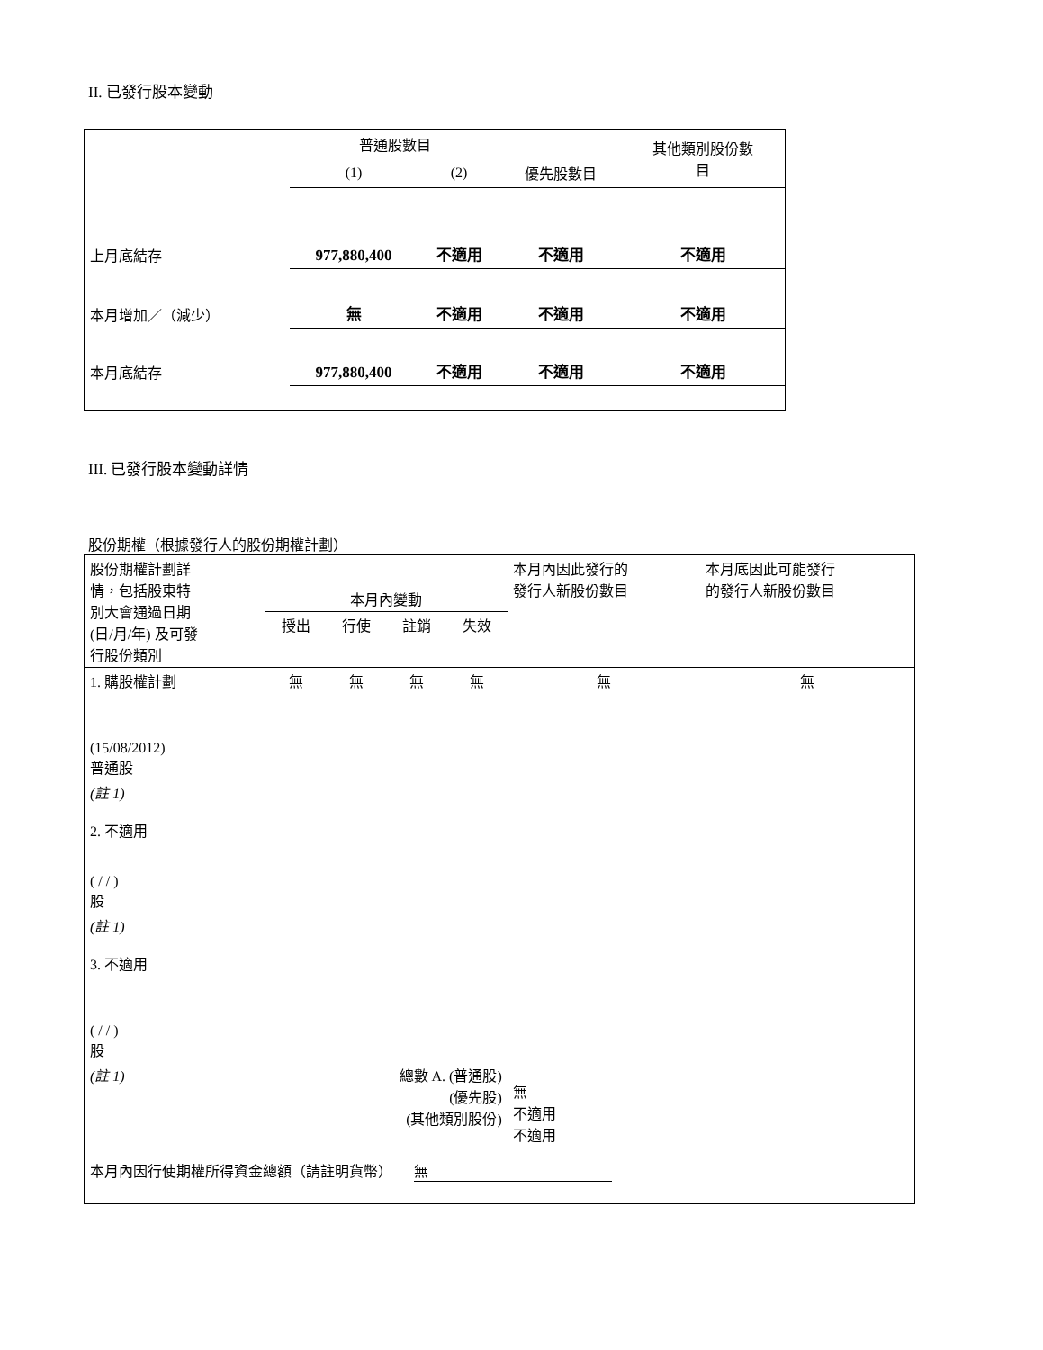II. 已發行股本變動
| | 普通股數目 | | | 其他類別股份數 目 |
| | (1) | (2) | 優先股數目 | |
| 上月底結存 | 977,880,400 | 不適用 | 不適用 | 不適用 |
| 本月增加／（減少） | 無 | 不適用 | 不適用 | 不適用 |
| 本月底結存 | 977,880,400 | 不適用 | 不適用 | 不適用 |
III. 已發行股本變動詳情
股份期權（根據發行人的股份期權計劃）
| 股份期權計劃詳 情，包括股東特 別大會通過日期 (日/月/年) 及可發 行股份類別 | 本月內變動 | | | | 本月內因此發行的 發行人新股份數目 | 本月底因此可能發行 的發行人新股份數目 |
| | 授出 | 行使 | 註銷 | 失效 | | |
| 1. 購股權計劃 (15/08/2012) 普通股 | 無 | 無 | 無 | 無 | 無 | 無 |
| (註 1) 2. 不適用 ( / / ) 股 | | | | | | |
| (註 1) 3. 不適用 ( / / ) 股 | | | | | | |
| (註 1) | 總數 A. (普通股) (優先股) (其他類別股份) | | | | 無 不適用 不適用 | |
| 本月內因行使期權所得資金總額（請註明貨幣） 無 | | | | | | |